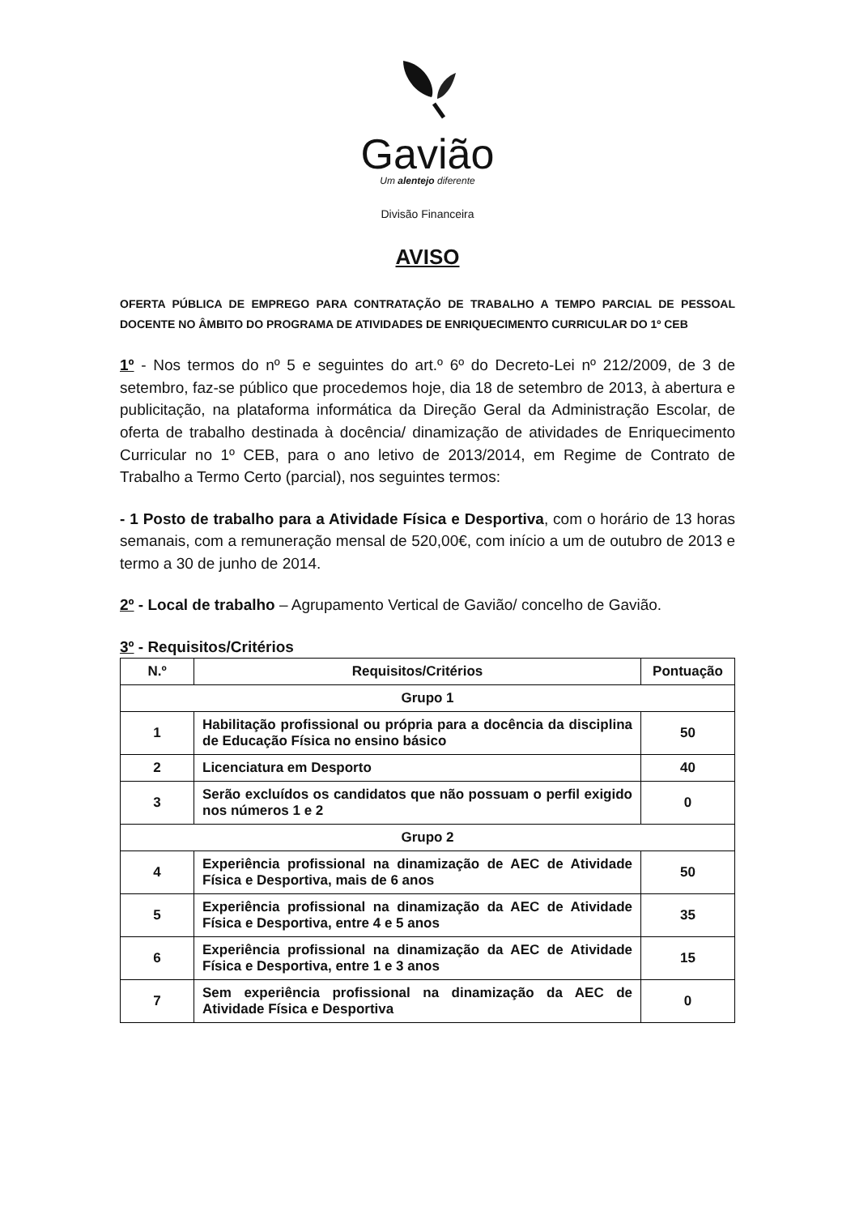Gavião
Um alentejo diferente
Divisão Financeira
AVISO
OFERTA PÚBLICA DE EMPREGO PARA CONTRATAÇÃO DE TRABALHO A TEMPO PARCIAL DE PESSOAL DOCENTE NO ÂMBITO DO PROGRAMA DE ATIVIDADES DE ENRIQUECIMENTO CURRICULAR DO 1º CEB
1º - Nos termos do nº 5 e seguintes do art.º 6º do Decreto-Lei nº 212/2009, de 3 de setembro, faz-se público que procedemos hoje, dia 18 de setembro de 2013, à abertura e publicitação, na plataforma informática da Direção Geral da Administração Escolar, de oferta de trabalho destinada à docência/ dinamização de atividades de Enriquecimento Curricular no 1º CEB, para o ano letivo de 2013/2014, em Regime de Contrato de Trabalho a Termo Certo (parcial), nos seguintes termos:
- 1 Posto de trabalho para a Atividade Física e Desportiva, com o horário de 13 horas semanais, com a remuneração mensal de 520,00€, com início a um de outubro de 2013 e termo a 30 de junho de 2014.
2º - Local de trabalho – Agrupamento Vertical de Gavião/ concelho de Gavião.
3º - Requisitos/Critérios
| N.º | Requisitos/Critérios | Pontuação |
| --- | --- | --- |
| Grupo 1 | | |
| 1 | Habilitação profissional ou própria para a docência da disciplina de Educação Física no ensino básico | 50 |
| 2 | Licenciatura em Desporto | 40 |
| 3 | Serão excluídos os candidatos que não possuam o perfil exigido nos números 1 e 2 | 0 |
| Grupo 2 | | |
| 4 | Experiência profissional na dinamização de AEC de Atividade Física e Desportiva, mais de 6 anos | 50 |
| 5 | Experiência profissional na dinamização da AEC de Atividade Física e Desportiva, entre 4 e 5 anos | 35 |
| 6 | Experiência profissional na dinamização da AEC de Atividade Física e Desportiva, entre 1 e 3 anos | 15 |
| 7 | Sem experiência profissional na dinamização da AEC de Atividade Física e Desportiva | 0 |